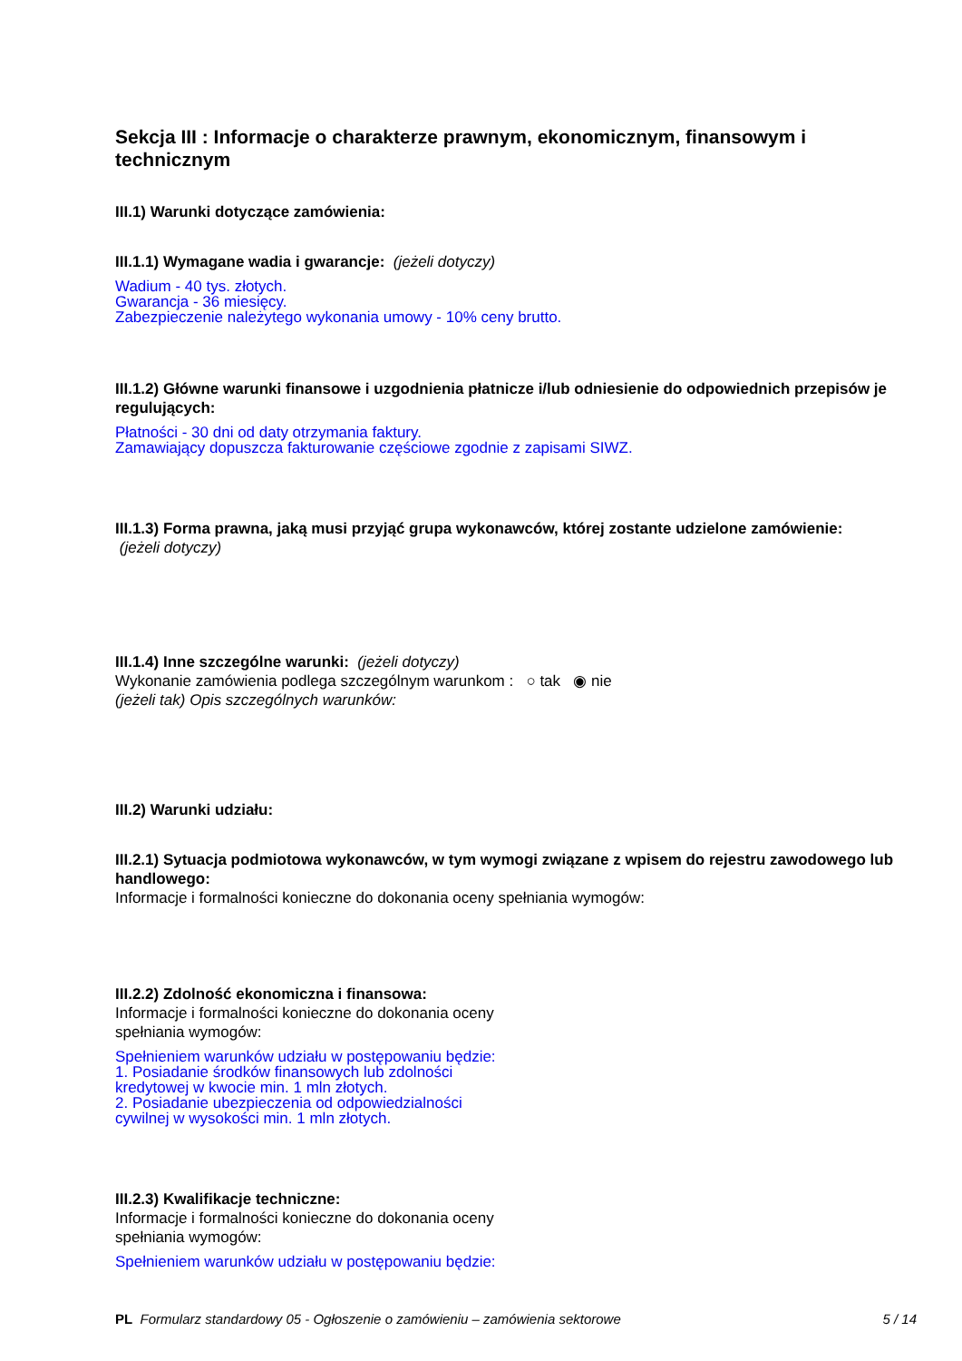Sekcja III : Informacje o charakterze prawnym, ekonomicznym, finansowym i technicznym
III.1) Warunki dotyczące zamówienia:
III.1.1) Wymagane wadia i gwarancje: (jeżeli dotyczy)
Wadium - 40 tys. złotych.
Gwarancja - 36 miesięcy.
Zabezpieczenie należytego wykonania umowy - 10% ceny brutto.
III.1.2) Główne warunki finansowe i uzgodnienia płatnicze i/lub odniesienie do odpowiednich przepisów je regulujących:
Płatności - 30 dni od daty otrzymania faktury.
Zamawiający dopuszcza fakturowanie częściowe zgodnie z zapisami SIWZ.
III.1.3) Forma prawna, jaką musi przyjąć grupa wykonawców, której zostante udzielone zamówienie:
(jeżeli dotyczy)
III.1.4) Inne szczególne warunki: (jeżeli dotyczy)
Wykonanie zamówienia podlega szczególnym warunkom : ○ tak ◉ nie
(jeżeli tak) Opis szczególnych warunków:
III.2) Warunki udziału:
III.2.1) Sytuacja podmiotowa wykonawców, w tym wymogi związane z wpisem do rejestru zawodowego lub handlowego:
Informacje i formalności konieczne do dokonania oceny spełniania wymogów:
III.2.2) Zdolność ekonomiczna i finansowa:
Informacje i formalności konieczne do dokonania oceny spełniania wymogów:
Spełnieniem warunków udziału w postępowaniu będzie:
1. Posiadanie środków finansowych lub zdolności
kredytowej w kwocie min. 1 mln złotych.
2. Posiadanie ubezpieczenia od odpowiedzialności
cywilnej w wysokości min. 1 mln złotych.
III.2.3) Kwalifikacje techniczne:
Informacje i formalności konieczne do dokonania oceny spełniania wymogów:
Spełnieniem warunków udziału w postępowaniu będzie:
PL Formularz standardowy 05 - Ogłoszenie o zamówieniu – zamówienia sektorowe 5 / 14